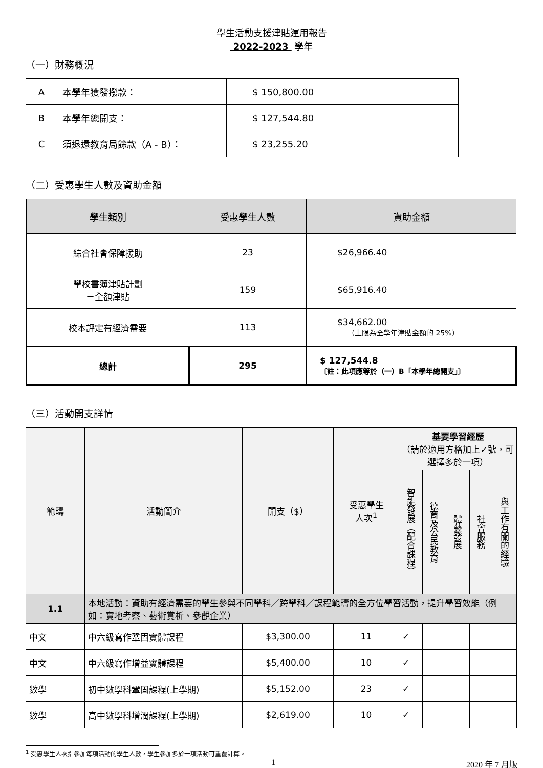學生活動支援津貼運用報告
2022-2023 學年
（一）財務概況
| A | 本學年獲發撥款： | $ 150,800.00 |
| B | 本學年總開支： | $ 127,544.80 |
| C | 須退還教育局餘款（A - B）： | $ 23,255.20 |
（二）受惠學生人數及資助金額
| 學生類別 | 受惠學生人數 | 資助金額 |
| --- | --- | --- |
| 綜合社會保障援助 | 23 | $26,966.40 |
| 學校書簿津貼計劃 －全額津貼 | 159 | $65,916.40 |
| 校本評定有經濟需要 | 113 | $34,662.00 （上限為全學年津貼金額的 25%） |
| 總計 | 295 | $ 127,544.8 〔註：此項應等於（一）B「本學年總開支」〕 |
（三）活動開支詳情
| 範疇 | 活動簡介 | 開支（$） | 受惠學生 人次<sup>1</sup> | 基要學習經歷 （請於適用方格加上✓號，可選擇多於一項） | | | | |
| --- | --- | --- | --- | --- | --- | --- | --- | --- |
| | | | | 智能發展（配合課程） | 德育及公民教育 | 體藝發展 | 社會服務 | 與工作有關的經驗 |
| 1.1 | 本地活動：資助有經濟需要的學生參與不同學科／跨學科／課程範疇的全方位學習活動，提升學習效能（例如：實地考察、藝術賞析、參觀企業） | | | | | | | |
| 中文 | 中六級寫作鞏固實體課程 | $3,300.00 | 11 | ✓ | | | | |
| 中文 | 中六級寫作增益實體課程 | $5,400.00 | 10 | ✓ | | | | |
| 數學 | 初中數學科鞏固課程(上學期) | $5,152.00 | 23 | ✓ | | | | |
| 數學 | 高中數學科增潤課程(上學期) | $2,619.00 | 10 | ✓ | | | | |
<sup>1</sup> 受惠學生人次指參加每項活動的學生人數，學生參加多於一項活動可重覆計算。
1 2020 年 7 月版